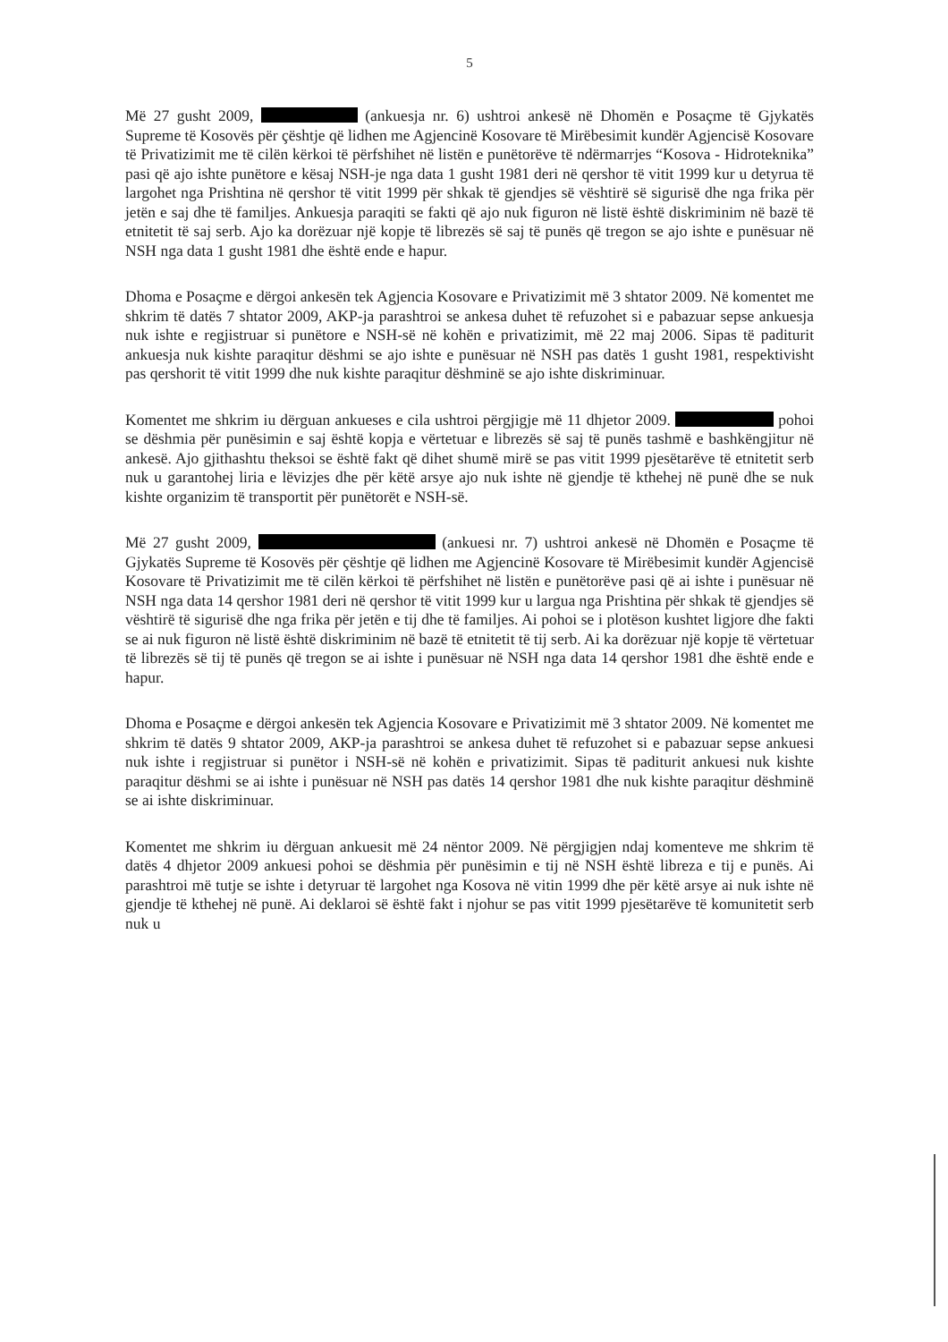5
Më 27 gusht 2009, (ankuesja nr. 6) ushtroi ankesë në Dhomën e Posaçme të Gjykatës Supreme të Kosovës për çështje që lidhen me Agjencinë Kosovare të Mirëbesimit kundër Agjencisë Kosovare të Privatizimit me të cilën kërkoi të përfshihet në listën e punëtorëve të ndërmarrjes “Kosova - Hidroteknika” pasi që ajo ishte punëtore e kësaj NSH-je nga data 1 gusht 1981 deri në qershor të vitit 1999 kur u detyrua të largohet nga Prishtina në qershor të vitit 1999 për shkak të gjendjes së vështirë së sigurisë dhe nga frika për jetën e saj dhe të familjes. Ankuesja paraqiti se fakti që ajo nuk figuron në listë është diskriminim në bazë të etnitetit të saj serb. Ajo ka dorëzuar një kopje të librezës së saj të punës që tregon se ajo ishte e punësuar në NSH nga data 1 gusht 1981 dhe është ende e hapur.
Dhoma e Posaçme e dërgoi ankesën tek Agjencia Kosovare e Privatizimit më 3 shtator 2009. Në komentet me shkrim të datës 7 shtator 2009, AKP-ja parashtroi se ankesa duhet të refuzohet si e pabazuar sepse ankuesja nuk ishte e regjistruar si punëtore e NSH-së në kohën e privatizimit, më 22 maj 2006. Sipas të paditurit ankuesja nuk kishte paraqitur dëshmi se ajo ishte e punësuar në NSH pas datës 1 gusht 1981, respektivisht pas qershorit të vitit 1999 dhe nuk kishte paraqitur dëshminë se ajo ishte diskriminuar.
Komentet me shkrim iu dërguan ankueses e cila ushtroi përgjigje më 11 dhjetor 2009. pohoi se dëshmia për punësimin e saj është kopja e vërtetuar e librezës së saj të punës tashmë e bashkëngjitur në ankesë. Ajo gjithashtu theksoi se është fakt që dihet shumë mirë se pas vitit 1999 pjesëtarëve të etnitetit serb nuk u garantohej liria e lëvizjes dhe për këtë arsye ajo nuk ishte në gjendje të kthehej në punë dhe se nuk kishte organizim të transportit për punëtorët e NSH-së.
Më 27 gusht 2009, (ankuesi nr. 7) ushtroi ankesë në Dhomën e Posaçme të Gjykatës Supreme të Kosovës për çështje që lidhen me Agjencinë Kosovare të Mirëbesimit kundër Agjencisë Kosovare të Privatizimit me të cilën kërkoi të përfshihet në listën e punëtorëve pasi që ai ishte i punësuar në NSH nga data 14 qershor 1981 deri në qershor të vitit 1999 kur u largua nga Prishtina për shkak të gjendjes së vështirë të sigurisë dhe nga frika për jetën e tij dhe të familjes. Ai pohoi se i plotëson kushtet ligjore dhe fakti se ai nuk figuron në listë është diskriminim në bazë të etnitetit të tij serb. Ai ka dorëzuar një kopje të vërtetuar të librezës së tij të punës që tregon se ai ishte i punësuar në NSH nga data 14 qershor 1981 dhe është ende e hapur.
Dhoma e Posaçme e dërgoi ankesën tek Agjencia Kosovare e Privatizimit më 3 shtator 2009. Në komentet me shkrim të datës 9 shtator 2009, AKP-ja parashtroi se ankesa duhet të refuzohet si e pabazuar sepse ankuesi nuk ishte i regjistruar si punëtor i NSH-së në kohën e privatizimit. Sipas të paditurit ankuesi nuk kishte paraqitur dëshmi se ai ishte i punësuar në NSH pas datës 14 qershor 1981 dhe nuk kishte paraqitur dëshminë se ai ishte diskriminuar.
Komentet me shkrim iu dërguan ankuesit më 24 nëntor 2009. Në përgjigjen ndaj komenteve me shkrim të datës 4 dhjetor 2009 ankuesi pohoi se dëshmia për punësimin e tij në NSH është libreza e tij e punës. Ai parashtroi më tutje se ishte i detyruar të largohet nga Kosova në vitin 1999 dhe për këtë arsye ai nuk ishte në gjendje të kthehej në punë. Ai deklaroi së është fakt i njohur se pas vitit 1999 pjesëtarëve të komunitetit serb nuk u